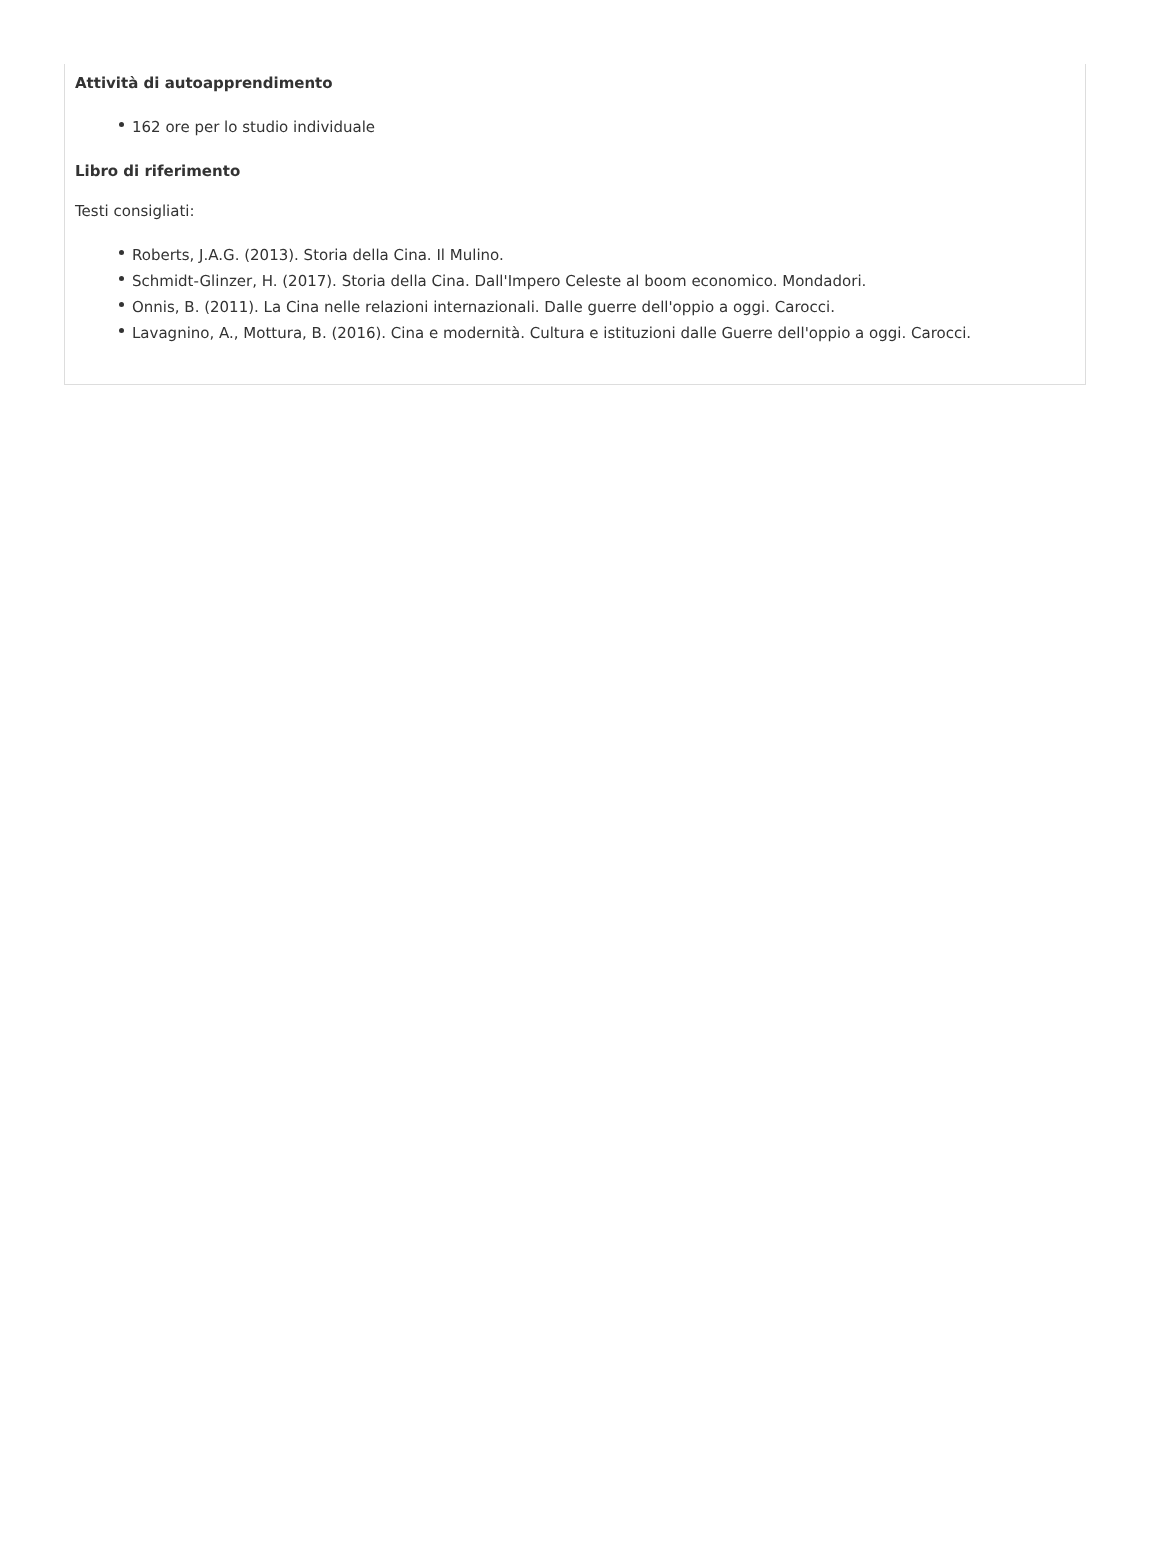Attività di autoapprendimento
162 ore per lo studio individuale
Libro di riferimento
Testi consigliati:
Roberts, J.A.G. (2013). Storia della Cina. Il Mulino.
Schmidt-Glinzer, H. (2017). Storia della Cina. Dall'Impero Celeste al boom economico. Mondadori.
Onnis, B. (2011). La Cina nelle relazioni internazionali. Dalle guerre dell'oppio a oggi. Carocci.
Lavagnino, A., Mottura, B. (2016). Cina e modernità. Cultura e istituzioni dalle Guerre dell'oppio a oggi. Carocci.